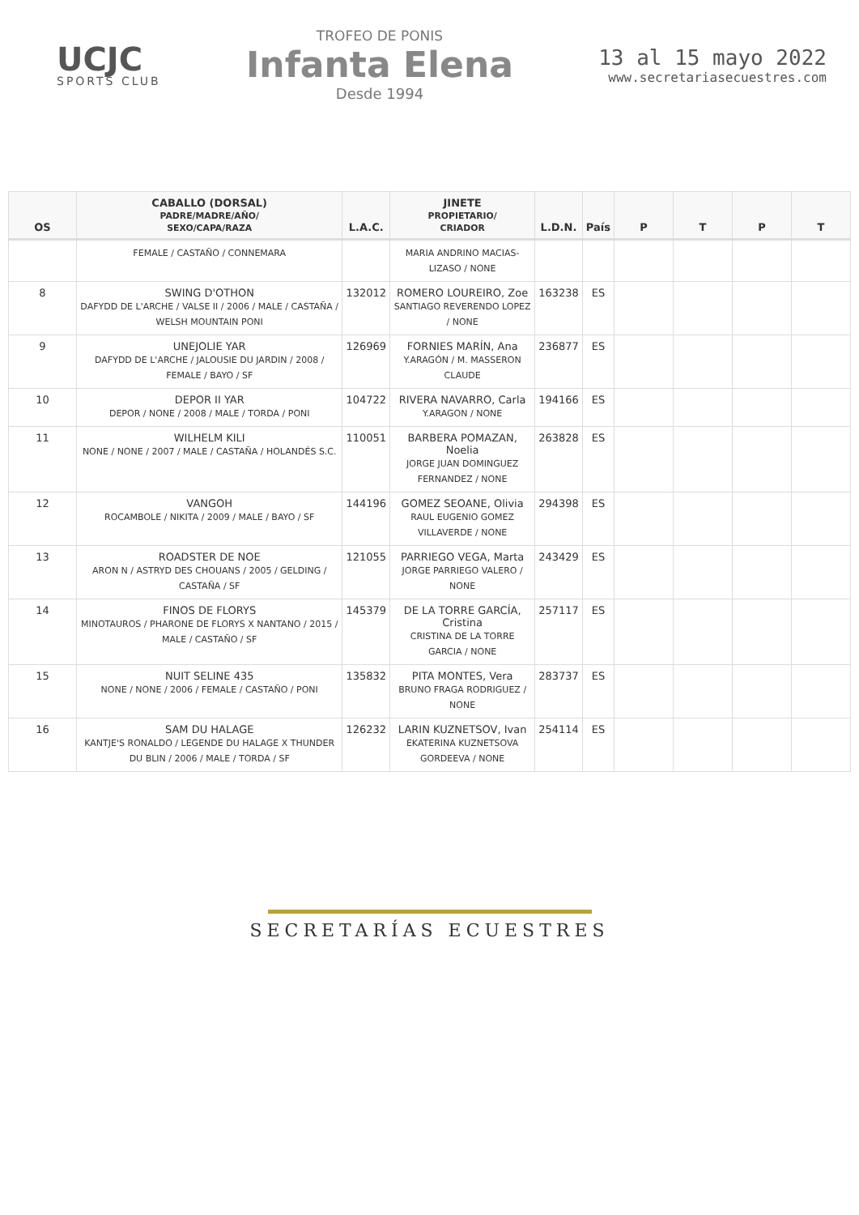UCJC
SPORTS CLUB
TROFEO DE PONIS
Infanta Elena
Desde 1994
13 al 15 mayo 2022
www.secretariasecuestres.com
| OS | CABALLO (DORSAL) PADRE/MADRE/AÑO/ SEXO/CAPA/RAZA | L.A.C. | JINETE PROPIETARIO/ CRIADOR | L.D.N. | País | P | T | P | T |
| --- | --- | --- | --- | --- | --- | --- | --- | --- | --- |
| | FEMALE / CASTAÑO / CONNEMARA | | MARIA ANDRINO MACIAS-LIZASO / NONE | | | | | | |
| 8 | SWING D'OTHON DAFYDD DE L'ARCHE / VALSE II / 2006 / MALE / CASTAÑA / WELSH MOUNTAIN PONI | 132012 | ROMERO LOUREIRO, Zoe SANTIAGO REVERENDO LOPEZ / NONE | 163238 | ES | | | | |
| 9 | UNEJOLIE YAR DAFYDD DE L'ARCHE / JALOUSIE DU JARDIN / 2008 / FEMALE / BAYO / SF | 126969 | FORNIES MARÍN, Ana Y.ARAGÓN / M. MASSERON CLAUDE | 236877 | ES | | | | |
| 10 | DEPOR II YAR DEPOR / NONE / 2008 / MALE / TORDA / PONI | 104722 | RIVERA NAVARRO, Carla Y.ARAGON / NONE | 194166 | ES | | | | |
| 11 | WILHELM KILI NONE / NONE / 2007 / MALE / CASTAÑA / HOLANDÉS S.C. | 110051 | BARBERA POMAZAN, Noelia JORGE JUAN DOMINGUEZ FERNANDEZ / NONE | 263828 | ES | | | | |
| 12 | VANGOH ROCAMBOLE / NIKITA / 2009 / MALE / BAYO / SF | 144196 | GOMEZ SEOANE, Olivia RAUL EUGENIO GOMEZ VILLAVERDE / NONE | 294398 | ES | | | | |
| 13 | ROADSTER DE NOE ARON N / ASTRYD DES CHOUANS / 2005 / GELDING / CASTAÑA / SF | 121055 | PARRIEGO VEGA, Marta JORGE PARRIEGO VALERO / NONE | 243429 | ES | | | | |
| 14 | FINOS DE FLORYS MINOTAUROS / PHARONE DE FLORYS X NANTANO / 2015 / MALE / CASTAÑO / SF | 145379 | DE LA TORRE GARCÍA, Cristina CRISTINA DE LA TORRE GARCIA / NONE | 257117 | ES | | | | |
| 15 | NUIT SELINE 435 NONE / NONE / 2006 / FEMALE / CASTAÑO / PONI | 135832 | PITA MONTES, Vera BRUNO FRAGA RODRIGUEZ / NONE | 283737 | ES | | | | |
| 16 | SAM DU HALAGE KANTJE'S RONALDO / LEGENDE DU HALAGE X THUNDER DU BLIN / 2006 / MALE / TORDA / SF | 126232 | LARIN KUZNETSOV, Ivan EKATERINA KUZNETSOVA GORDEEVA / NONE | 254114 | ES | | | | |
SECRETARÍAS ECUESTRES